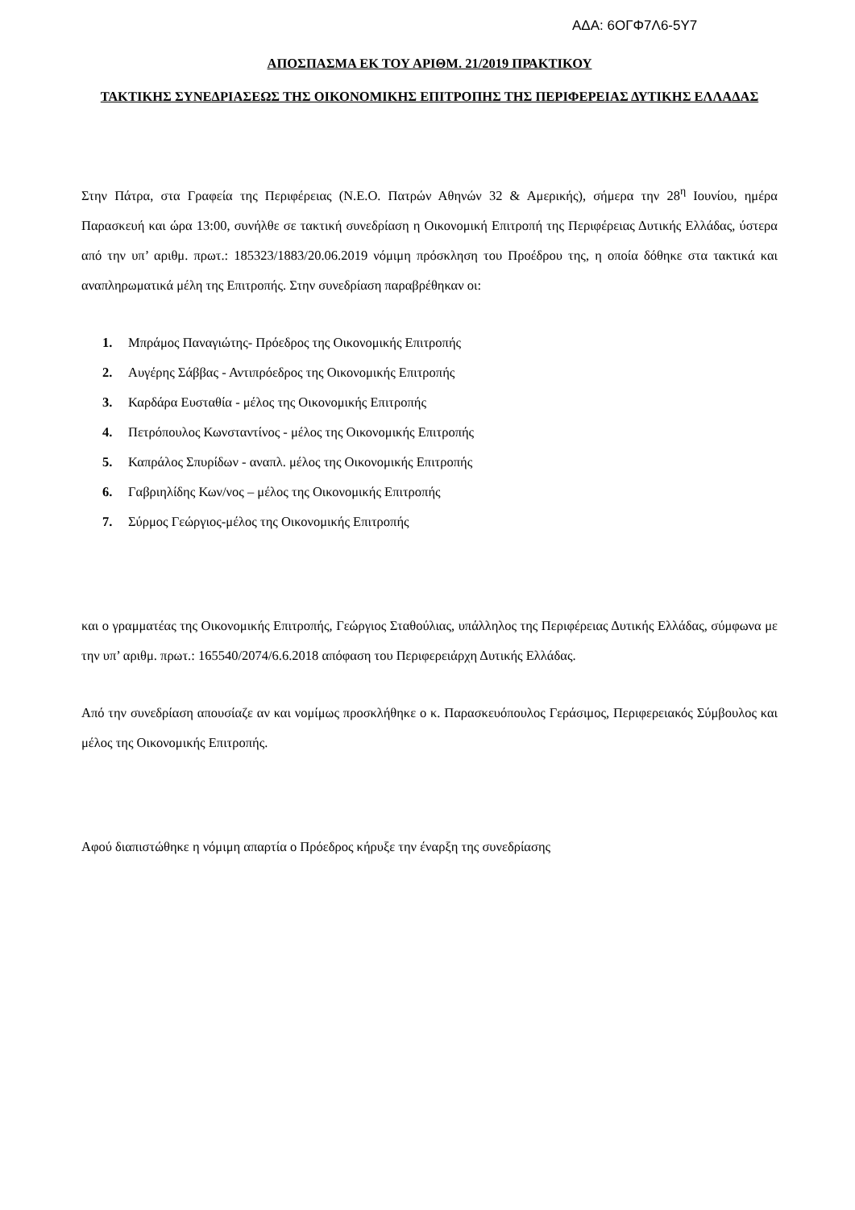ΑΔΑ: 6ΟΓΦ7Λ6-5Υ7
ΑΠΟΣΠΑΣΜΑ ΕΚ ΤΟΥ ΑΡΙΘΜ. 21/2019 ΠΡΑΚΤΙΚΟΥ
ΤΑΚΤΙΚΗΣ ΣΥΝΕΔΡΙΑΣΕΩΣ ΤΗΣ ΟΙΚΟΝΟΜΙΚΗΣ ΕΠΙΤΡΟΠΗΣ ΤΗΣ ΠΕΡΙΦΕΡΕΙΑΣ ΔΥΤΙΚΗΣ ΕΛΛΑΔΑΣ
Στην Πάτρα, στα Γραφεία της Περιφέρειας (Ν.Ε.Ο. Πατρών Αθηνών 32 & Αμερικής), σήμερα την 28<sup>η</sup> Ιουνίου, ημέρα Παρασκευή και ώρα 13:00, συνήλθε σε τακτική συνεδρίαση η Οικονομική Επιτροπή της Περιφέρειας Δυτικής Ελλάδας, ύστερα από την υπ’ αριθμ. πρωτ.: 185323/1883/20.06.2019 νόμιμη πρόσκληση του Προέδρου της, η οποία δόθηκε στα τακτικά και αναπληρωματικά μέλη της Επιτροπής. Στην συνεδρίαση παραβρέθηκαν οι:
1. Μπράμος Παναγιώτης- Πρόεδρος της Οικονομικής Επιτροπής
2. Αυγέρης Σάββας - Αντιπρόεδρος της Οικονομικής Επιτροπής
3. Καρδάρα Ευσταθία - μέλος της Οικονομικής Επιτροπής
4. Πετρόπουλος Κωνσταντίνος - μέλος της Οικονομικής Επιτροπής
5. Καπράλος Σπυρίδων - αναπλ. μέλος της Οικονομικής Επιτροπής
6. Γαβριηλίδης Κων/νος – μέλος της Οικονομικής Επιτροπής
7. Σύρμος Γεώργιος-μέλος της Οικονομικής Επιτροπής
και ο γραμματέας της Οικονομικής Επιτροπής, Γεώργιος Σταθούλιας, υπάλληλος της Περιφέρειας Δυτικής Ελλάδας, σύμφωνα με την υπ’ αριθμ. πρωτ.: 165540/2074/6.6.2018 απόφαση του Περιφερειάρχη Δυτικής Ελλάδας.
Από την συνεδρίαση απουσίαζε αν και νομίμως προσκλήθηκε ο κ. Παρασκευόπουλος Γεράσιμος, Περιφερειακός Σύμβουλος και μέλος της Οικονομικής Επιτροπής.
Αφού διαπιστώθηκε η νόμιμη απαρτία ο Πρόεδρος κήρυξε την έναρξη της συνεδρίασης